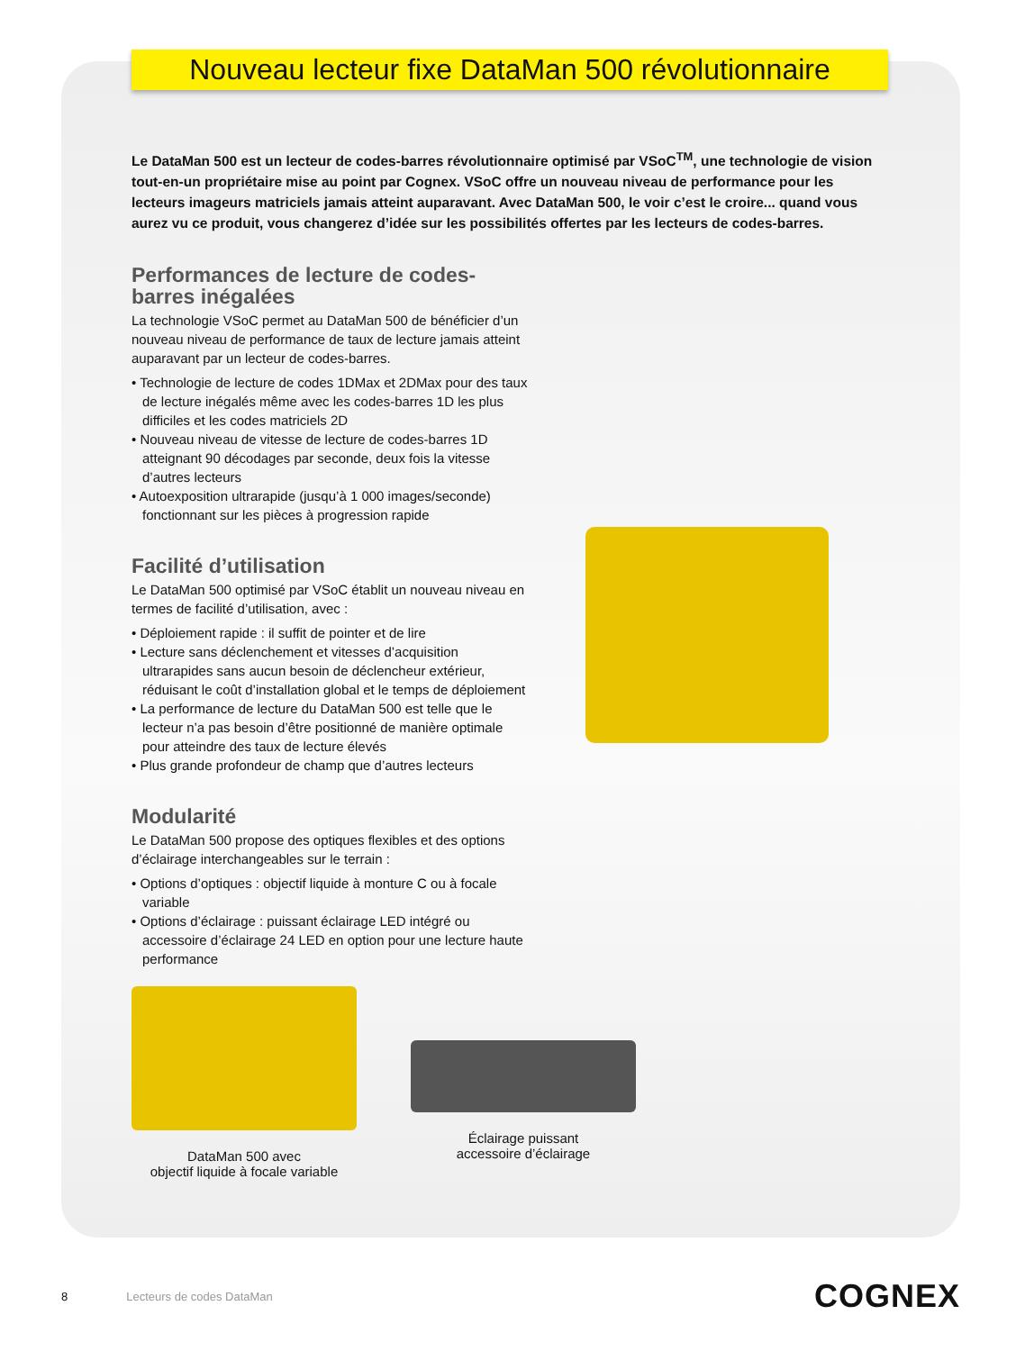Nouveau lecteur fixe DataMan 500 révolutionnaire
Le DataMan 500 est un lecteur de codes-barres révolutionnaire optimisé par VSoC<sup>TM</sup>, une technologie de vision tout-en-un propriétaire mise au point par Cognex. VSoC offre un nouveau niveau de performance pour les lecteurs imageurs matriciels jamais atteint auparavant. Avec DataMan 500, le voir c’est le croire... quand vous aurez vu ce produit, vous changerez d’idée sur les possibilités offertes par les lecteurs de codes-barres.
Performances de lecture de codes-barres inégalées
La technologie VSoC permet au DataMan 500 de bénéficier d’un nouveau niveau de performance de taux de lecture jamais atteint auparavant par un lecteur de codes-barres.
• Technologie de lecture de codes 1DMax et 2DMax pour des taux de lecture inégalés même avec les codes-barres 1D les plus difficiles et les codes matriciels 2D
• Nouveau niveau de vitesse de lecture de codes-barres 1D atteignant 90 décodages par seconde, deux fois la vitesse d’autres lecteurs
• Autoexposition ultrarapide (jusqu’à 1 000 images/seconde) fonctionnant sur les pièces à progression rapide
Facilité d’utilisation
Le DataMan 500 optimisé par VSoC établit un nouveau niveau en termes de facilité d’utilisation, avec :
• Déploiement rapide : il suffit de pointer et de lire
• Lecture sans déclenchement et vitesses d’acquisition ultrarapides sans aucun besoin de déclencheur extérieur, réduisant le coût d’installation global et le temps de déploiement
• La performance de lecture du DataMan 500 est telle que le lecteur n’a pas besoin d’être positionné de manière optimale pour atteindre des taux de lecture élevés
• Plus grande profondeur de champ que d’autres lecteurs
Modularité
Le DataMan 500 propose des optiques flexibles et des options d’éclairage interchangeables sur le terrain :
• Options d’optiques : objectif liquide à monture C ou à focale variable
• Options d’éclairage : puissant éclairage LED intégré ou accessoire d’éclairage 24 LED en option pour une lecture haute performance
DataMan 500 avec
objectif liquide à focale variable
Éclairage puissant
accessoire d’éclairage
8 Lecteurs de codes DataMan COGNEX